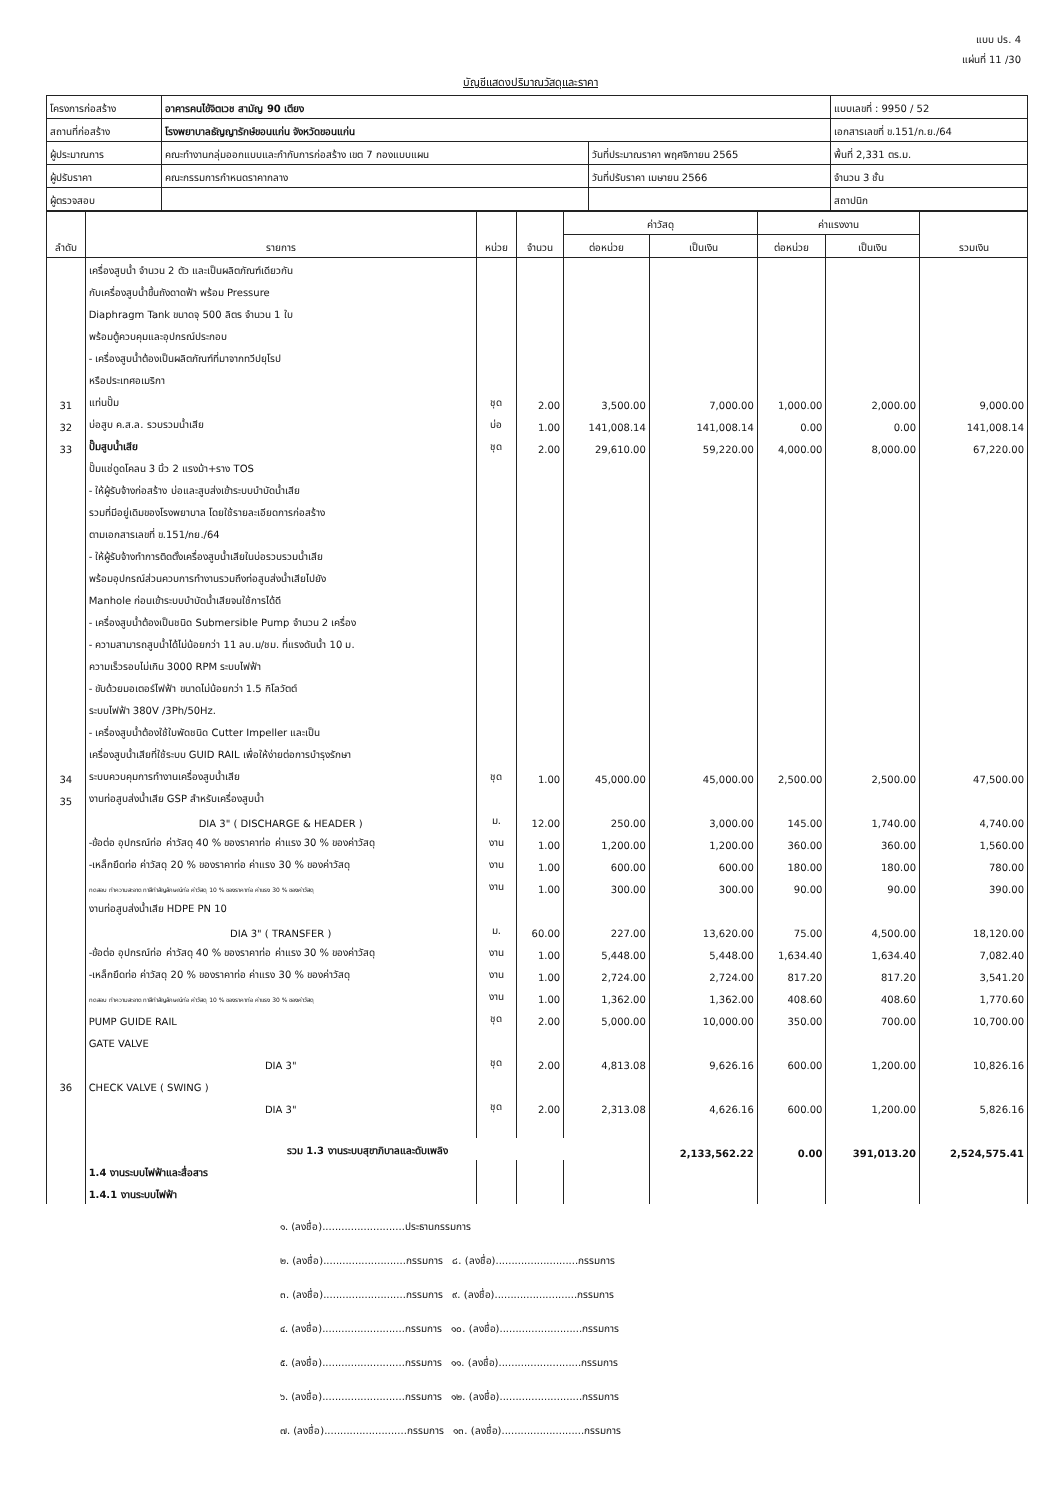แบบ ปร. 4
แผ่นที่ 11 /30
บัญชีแสดงปริมาณวัสดุและราคา
| โครงการก่อสร้าง | อาคารคนไข้จิตเวช สามัญ 90 เตียง | | แบบเลขที่ : 9950 / 52 |
| สถานที่ก่อสร้าง | โรงพยาบาลธัญญารักษ์ขอนแก่น จังหวัดขอนแก่น | | เอกสารเลขที่ ข.151/ก.ย./64 |
| ผู้ประมาณการ | คณะทำงานกลุ่มออกแบบและกำกับการก่อสร้าง เขต 7 กองแบบแผน | วันที่ประมาณราคา พฤศจิกายน 2565 | พื้นที่ 2,331 ตร.ม. |
| ผู้ปรับราคา | คณะกรรมการกำหนดราคากลาง | วันที่ปรับราคา เมษายน 2566 | จำนวน 3 ชั้น |
| ผู้ตรวจสอบ | | | สถาปนิก |
| ลำดับ | รายการ | หน่วย | จำนวน | ค่าวัสดุ | | ค่าแรงงาน | | รวมเงิน |
| --- | --- | --- | --- | --- | --- | --- | --- | --- |
| | | | | ต่อหน่วย | เป็นเงิน | ต่อหน่วย | เป็นเงิน | |
| | เครื่องสูบน้ำ จำนวน 2 ตัว และเป็นผลิตภัณฑ์เดียวกัน | | | | | | | |
| | กับเครื่องสูบน้ำขึ้นถังดาดฟ้า พร้อม Pressure | | | | | | | |
| | Diaphragm Tank ขนาดจุ 500 ลิตร จำนวน 1 ใบ | | | | | | | |
| | พร้อมตู้ควบคุมและอุปกรณ์ประกอบ | | | | | | | |
| | - เครื่องสูบน้ำต้องเป็นผลิตภัณฑ์ที่มาจากทวีปยุโรป | | | | | | | |
| | หรือประเทศอเมริกา | | | | | | | |
| 31 | แท่นปั๊ม | ชุด | 2.00 | 3,500.00 | 7,000.00 | 1,000.00 | 2,000.00 | 9,000.00 |
| 32 | บ่อสูบ ค.ส.ล. รวบรวมน้ำเสีย | บ่อ | 1.00 | 141,008.14 | 141,008.14 | 0.00 | 0.00 | 141,008.14 |
| 33 | ปั๊มสูบน้ำเสีย | ชุด | 2.00 | 29,610.00 | 59,220.00 | 4,000.00 | 8,000.00 | 67,220.00 |
| | ปั๊มแช่ดูดโคลน 3 นิ้ว 2 แรงม้า+ราง TOS | | | | | | | |
| | - ให้ผู้รับจ้างก่อสร้าง บ่อและสูบส่งเข้าระบบบำบัดน้ำเสีย | | | | | | | |
| | รวมที่มีอยู่เดิมของโรงพยาบาล โดยใช้รายละเอียดการก่อสร้าง | | | | | | | |
| | ตามเอกสารเลขที่ ข.151/กย./64 | | | | | | | |
| | - ให้ผู้รับจ้างทำการติดตั้งเครื่องสูบน้ำเสียในบ่อรวบรวมน้ำเสีย | | | | | | | |
| | พร้อมอุปกรณ์ส่วนควบการทำงานรวมถึงท่อสูบส่งน้ำเสียไปยัง | | | | | | | |
| | Manhole ก่อนเข้าระบบบำบัดน้ำเสียจนใช้การได้ดี | | | | | | | |
| | - เครื่องสูบน้ำต้องเป็นชนิด Submersible Pump จำนวน 2 เครื่อง | | | | | | | |
| | - ความสามารถสูบน้ำได้ไม่น้อยกว่า 11 ลบ.ม/ชม. ที่แรงดันน้ำ 10 ม. | | | | | | | |
| | ความเร็วรอบไม่เกิน 3000 RPM ระบบไฟฟ้า | | | | | | | |
| | - ขับด้วยมอเตอร์ไฟฟ้า ขนาดไม่น้อยกว่า 1.5 กิโลวัตต์ | | | | | | | |
| | ระบบไฟฟ้า 380V /3Ph/50Hz. | | | | | | | |
| | - เครื่องสูบน้ำต้องใช้ใบพัดชนิด Cutter Impeller และเป็น | | | | | | | |
| | เครื่องสูบน้ำเสียที่ใช้ระบบ GUID RAIL เพื่อให้ง่ายต่อการบำรุงรักษา | | | | | | | |
| 34 | ระบบควบคุมการทำงานเครื่องสูบน้ำเสีย | ชุด | 1.00 | 45,000.00 | 45,000.00 | 2,500.00 | 2,500.00 | 47,500.00 |
| 35 | งานท่อสูบส่งน้ำเสีย GSP สำหรับเครื่องสูบน้ำ | | | | | | | |
| | DIA 3" ( DISCHARGE & HEADER ) | ม. | 12.00 | 250.00 | 3,000.00 | 145.00 | 1,740.00 | 4,740.00 |
| | -ข้อต่อ อุปกรณ์ท่อ ค่าวัสดุ 40 % ของราคาท่อ ค่าแรง 30 % ของค่าวัสดุ | งาน | 1.00 | 1,200.00 | 1,200.00 | 360.00 | 360.00 | 1,560.00 |
| | -เหล็กยึดท่อ ค่าวัสดุ 20 % ของราคาท่อ ค่าแรง 30 % ของค่าวัสดุ | งาน | 1.00 | 600.00 | 600.00 | 180.00 | 180.00 | 780.00 |
| | ทดสอบ ทำความสะอาด ทาสีทำสัญลักษณ์ท่อ ค่าวัสดุ 10 % ของราคาท่อ ค่าแรง 30 % ของค่าวัสดุ | งาน | 1.00 | 300.00 | 300.00 | 90.00 | 90.00 | 390.00 |
| | งานท่อสูบส่งน้ำเสีย HDPE PN 10 | | | | | | | |
| | DIA 3" ( TRANSFER ) | ม. | 60.00 | 227.00 | 13,620.00 | 75.00 | 4,500.00 | 18,120.00 |
| | -ข้อต่อ อุปกรณ์ท่อ ค่าวัสดุ 40 % ของราคาท่อ ค่าแรง 30 % ของค่าวัสดุ | งาน | 1.00 | 5,448.00 | 5,448.00 | 1,634.40 | 1,634.40 | 7,082.40 |
| | -เหล็กยึดท่อ ค่าวัสดุ 20 % ของราคาท่อ ค่าแรง 30 % ของค่าวัสดุ | งาน | 1.00 | 2,724.00 | 2,724.00 | 817.20 | 817.20 | 3,541.20 |
| | ทดสอบ ทำความสะอาด ทาสีทำสัญลักษณ์ท่อ ค่าวัสดุ 10 % ของราคาท่อ ค่าแรง 30 % ของค่าวัสดุ | งาน | 1.00 | 1,362.00 | 1,362.00 | 408.60 | 408.60 | 1,770.60 |
| | PUMP GUIDE RAIL | ชุด | 2.00 | 5,000.00 | 10,000.00 | 350.00 | 700.00 | 10,700.00 |
| | GATE VALVE | | | | | | | |
| | DIA 3" | ชุด | 2.00 | 4,813.08 | 9,626.16 | 600.00 | 1,200.00 | 10,826.16 |
| 36 | CHECK VALVE ( SWING ) | | | | | | | |
| | DIA 3" | ชุด | 2.00 | 2,313.08 | 4,626.16 | 600.00 | 1,200.00 | 5,826.16 |
| | รวม 1.3 งานระบบสุขาภิบาลและดับเพลิง | | | | 2,133,562.22 | 0.00 | 391,013.20 | 2,524,575.41 |
| | 1.4 งานระบบไฟฟ้าและสื่อสาร | | | | | | | |
| | 1.4.1 งานระบบไฟฟ้า | | | | | | | |
๑. (ลงชื่อ)..........................ประธานกรรมการ
๒. (ลงชื่อ)..........................กรรมการ ๘. (ลงชื่อ)..........................กรรมการ
๓. (ลงชื่อ)..........................กรรมการ ๙. (ลงชื่อ)..........................กรรมการ
๔. (ลงชื่อ)..........................กรรมการ ๑๐. (ลงชื่อ)..........................กรรมการ
๕. (ลงชื่อ)..........................กรรมการ ๑๑. (ลงชื่อ)..........................กรรมการ
๖. (ลงชื่อ)..........................กรรมการ ๑๒. (ลงชื่อ)..........................กรรมการ
๗. (ลงชื่อ)..........................กรรมการ ๑๓. (ลงชื่อ)..........................กรรมการ